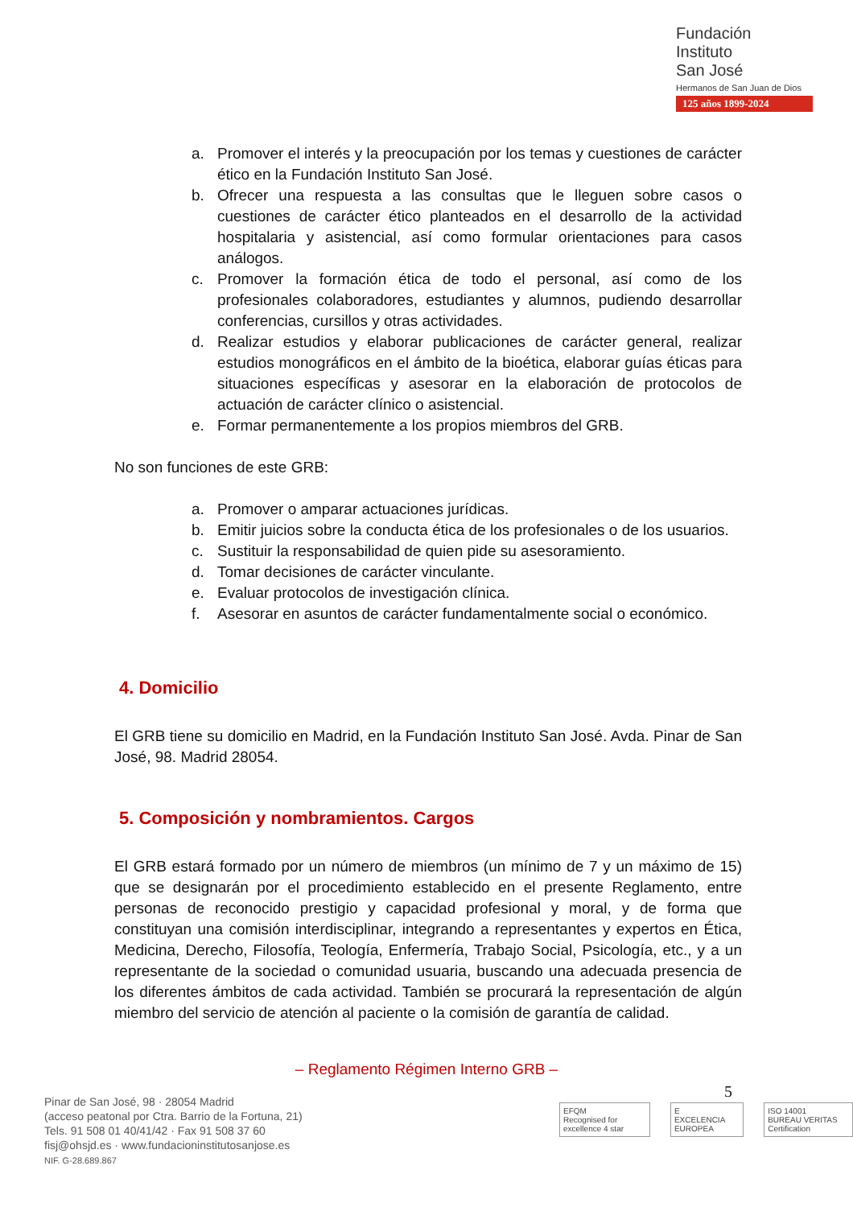Fundación
Instituto
San José
Hermanos de San Juan de Dios
125 años 1899-2024
a. Promover el interés y la preocupación por los temas y cuestiones de carácter ético en la Fundación Instituto San José.
b. Ofrecer una respuesta a las consultas que le lleguen sobre casos o cuestiones de carácter ético planteados en el desarrollo de la actividad hospitalaria y asistencial, así como formular orientaciones para casos análogos.
c. Promover la formación ética de todo el personal, así como de los profesionales colaboradores, estudiantes y alumnos, pudiendo desarrollar conferencias, cursillos y otras actividades.
d. Realizar estudios y elaborar publicaciones de carácter general, realizar estudios monográficos en el ámbito de la bioética, elaborar guías éticas para situaciones específicas y asesorar en la elaboración de protocolos de actuación de carácter clínico o asistencial.
e. Formar permanentemente a los propios miembros del GRB.
No son funciones de este GRB:
a. Promover o amparar actuaciones jurídicas.
b. Emitir juicios sobre la conducta ética de los profesionales o de los usuarios.
c. Sustituir la responsabilidad de quien pide su asesoramiento.
d. Tomar decisiones de carácter vinculante.
e. Evaluar protocolos de investigación clínica.
f. Asesorar en asuntos de carácter fundamentalmente social o económico.
4. Domicilio
El GRB tiene su domicilio en Madrid, en la Fundación Instituto San José. Avda. Pinar de San José, 98. Madrid 28054.
5. Composición y nombramientos. Cargos
El GRB estará formado por un número de miembros (un mínimo de 7 y un máximo de 15) que se designarán por el procedimiento establecido en el presente Reglamento, entre personas de reconocido prestigio y capacidad profesional y moral, y de forma que constituyan una comisión interdisciplinar, integrando a representantes y expertos en Ética, Medicina, Derecho, Filosofía, Teología, Enfermería, Trabajo Social, Psicología, etc., y a un representante de la sociedad o comunidad usuaria, buscando una adecuada presencia de los diferentes ámbitos de cada actividad. También se procurará la representación de algún miembro del servicio de atención al paciente o la comisión de garantía de calidad.
– Reglamento Régimen Interno GRB –
5
Pinar de San José, 98 · 28054 Madrid
(acceso peatonal por Ctra. Barrio de la Fortuna, 21)
Tels. 91 508 01 40/41/42 · Fax 91 508 37 60
fisj@ohsjd.es · www.fundacioninstitutosanjose.es
NIF. G-28.689.867
EFQM
Recognised for excellence 4 star
E
EXCELENCIA EUROPEA
ISO 14001
BUREAU VERITAS Certification